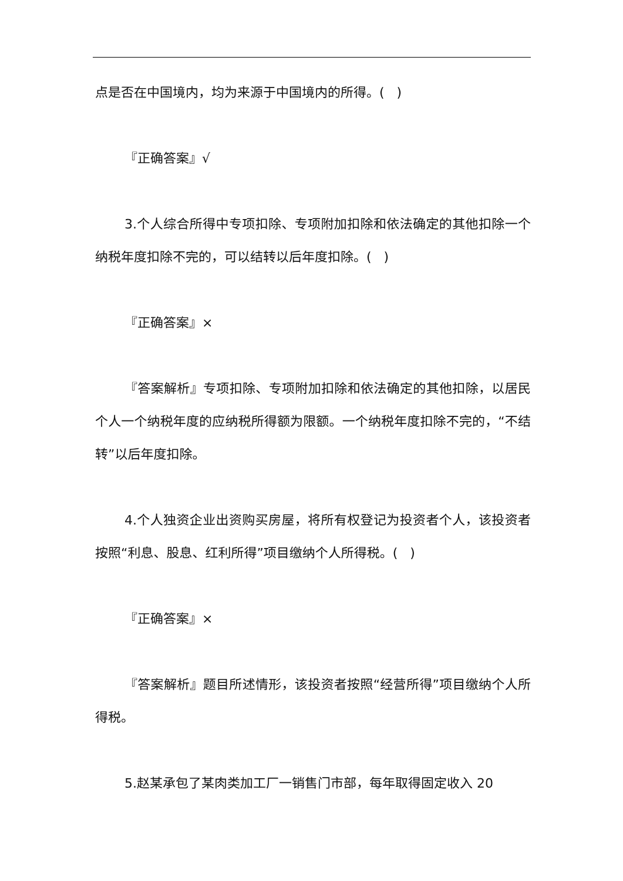点是否在中国境内，均为来源于中国境内的所得。( )
『正确答案』√
3.个人综合所得中专项扣除、专项附加扣除和依法确定的其他扣除一个纳税年度扣除不完的，可以结转以后年度扣除。( )
『正确答案』×
『答案解析』专项扣除、专项附加扣除和依法确定的其他扣除，以居民个人一个纳税年度的应纳税所得额为限额。一个纳税年度扣除不完的，“不结转”以后年度扣除。
4.个人独资企业出资购买房屋，将所有权登记为投资者个人，该投资者按照“利息、股息、红利所得”项目缴纳个人所得税。( )
『正确答案』×
『答案解析』题目所述情形，该投资者按照“经营所得”项目缴纳个人所得税。
5.赵某承包了某肉类加工厂一销售门市部，每年取得固定收入 20